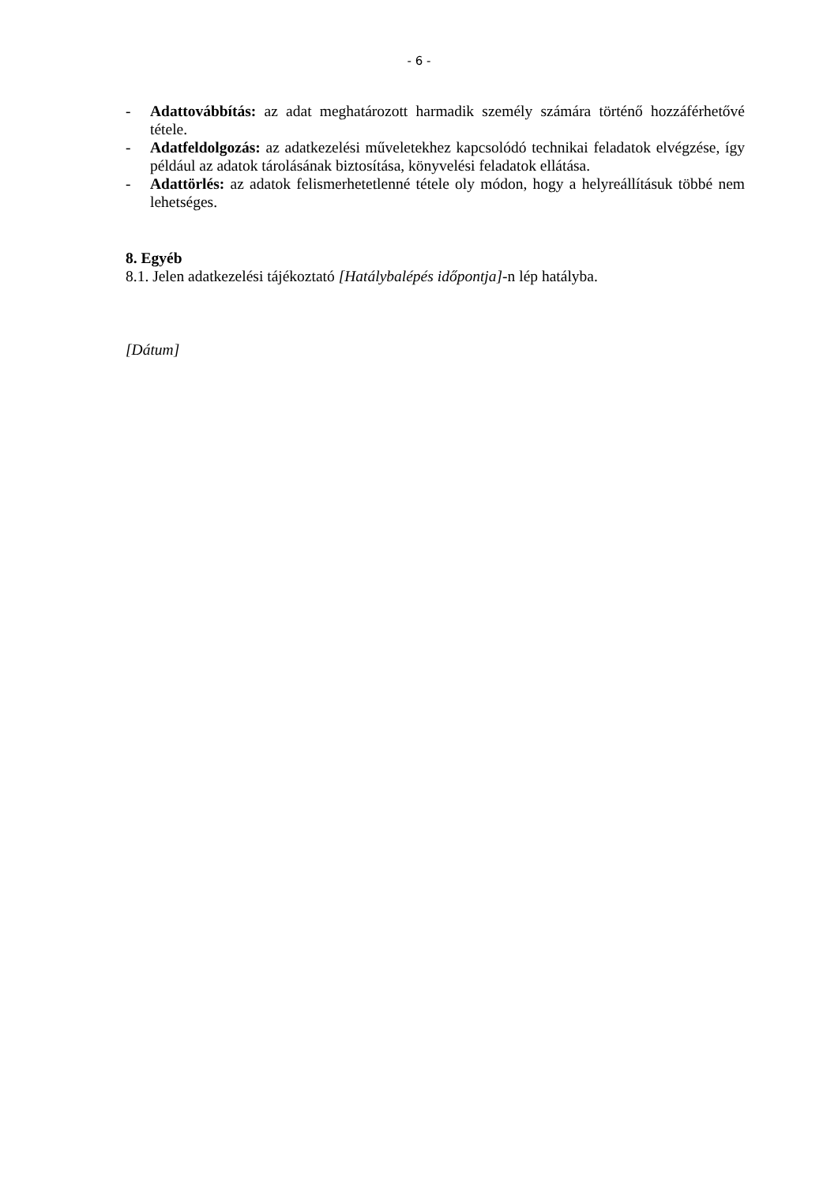- 6 -
- Adattovábbítás: az adat meghatározott harmadik személy számára történő hozzáférhetővé tétele.
- Adatfeldolgozás: az adatkezelési műveletekhez kapcsolódó technikai feladatok elvégzése, így például az adatok tárolásának biztosítása, könyvelési feladatok ellátása.
- Adattörlés: az adatok felismerhetetlenné tétele oly módon, hogy a helyreállításuk többé nem lehetséges.
8. Egyéb
8.1. Jelen adatkezelési tájékoztató [Hatálybalépés időpontja]-n lép hatályba.
[Dátum]